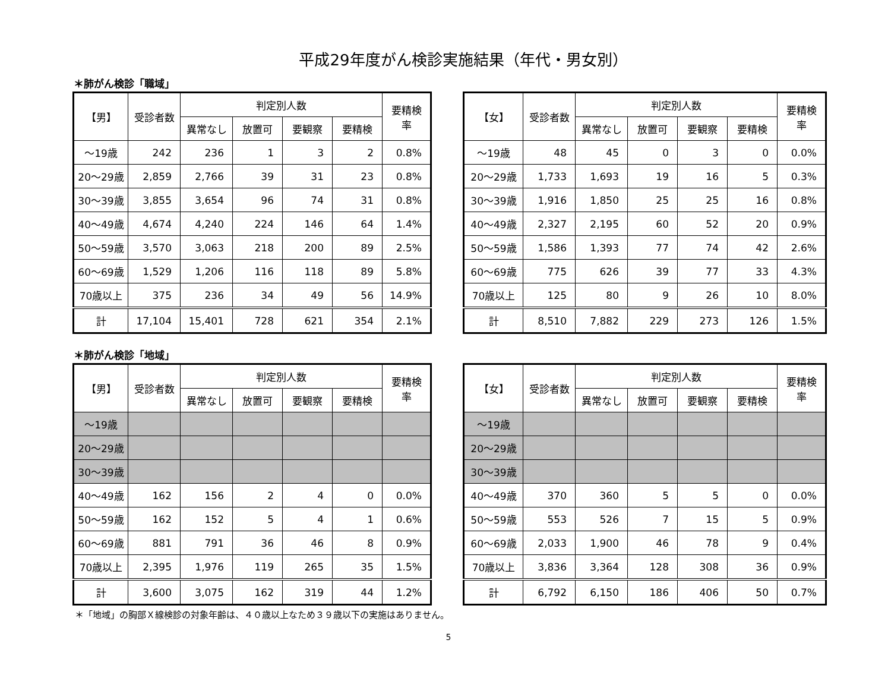平成29年度がん検診実施結果（年代・男女別）
＊肺がん検診「職域」
| 【男】 | 受診者数 | 判定別人数 | | | | 要精検 率 |
| --- | --- | --- | --- | --- | --- | --- |
| | | 異常なし | 放置可 | 要観察 | 要精検 | |
| ～19歳 | 242 | 236 | 1 | 3 | 2 | 0.8% |
| 20～29歳 | 2,859 | 2,766 | 39 | 31 | 23 | 0.8% |
| 30～39歳 | 3,855 | 3,654 | 96 | 74 | 31 | 0.8% |
| 40～49歳 | 4,674 | 4,240 | 224 | 146 | 64 | 1.4% |
| 50～59歳 | 3,570 | 3,063 | 218 | 200 | 89 | 2.5% |
| 60～69歳 | 1,529 | 1,206 | 116 | 118 | 89 | 5.8% |
| 70歳以上 | 375 | 236 | 34 | 49 | 56 | 14.9% |
| 計 | 17,104 | 15,401 | 728 | 621 | 354 | 2.1% |
| 【女】 | 受診者数 | 判定別人数 | | | | 要精検 率 |
| --- | --- | --- | --- | --- | --- | --- |
| | | 異常なし | 放置可 | 要観察 | 要精検 | |
| ～19歳 | 48 | 45 | 0 | 3 | 0 | 0.0% |
| 20～29歳 | 1,733 | 1,693 | 19 | 16 | 5 | 0.3% |
| 30～39歳 | 1,916 | 1,850 | 25 | 25 | 16 | 0.8% |
| 40～49歳 | 2,327 | 2,195 | 60 | 52 | 20 | 0.9% |
| 50～59歳 | 1,586 | 1,393 | 77 | 74 | 42 | 2.6% |
| 60～69歳 | 775 | 626 | 39 | 77 | 33 | 4.3% |
| 70歳以上 | 125 | 80 | 9 | 26 | 10 | 8.0% |
| 計 | 8,510 | 7,882 | 229 | 273 | 126 | 1.5% |
＊肺がん検診「地域」
| 【男】 | 受診者数 | 判定別人数 | | | | 要精検 率 |
| --- | --- | --- | --- | --- | --- | --- |
| | | 異常なし | 放置可 | 要観察 | 要精検 | |
| ～19歳 | | | | | | |
| 20～29歳 | | | | | | |
| 30～39歳 | | | | | | |
| 40～49歳 | 162 | 156 | 2 | 4 | 0 | 0.0% |
| 50～59歳 | 162 | 152 | 5 | 4 | 1 | 0.6% |
| 60～69歳 | 881 | 791 | 36 | 46 | 8 | 0.9% |
| 70歳以上 | 2,395 | 1,976 | 119 | 265 | 35 | 1.5% |
| 計 | 3,600 | 3,075 | 162 | 319 | 44 | 1.2% |
| 【女】 | 受診者数 | 判定別人数 | | | | 要精検 率 |
| --- | --- | --- | --- | --- | --- | --- |
| | | 異常なし | 放置可 | 要観察 | 要精検 | |
| ～19歳 | | | | | | |
| 20～29歳 | | | | | | |
| 30～39歳 | | | | | | |
| 40～49歳 | 370 | 360 | 5 | 5 | 0 | 0.0% |
| 50～59歳 | 553 | 526 | 7 | 15 | 5 | 0.9% |
| 60～69歳 | 2,033 | 1,900 | 46 | 78 | 9 | 0.4% |
| 70歳以上 | 3,836 | 3,364 | 128 | 308 | 36 | 0.9% |
| 計 | 6,792 | 6,150 | 186 | 406 | 50 | 0.7% |
＊「地域」の胸部Ｘ線検診の対象年齢は、４０歳以上なため３９歳以下の実施はありません。
5